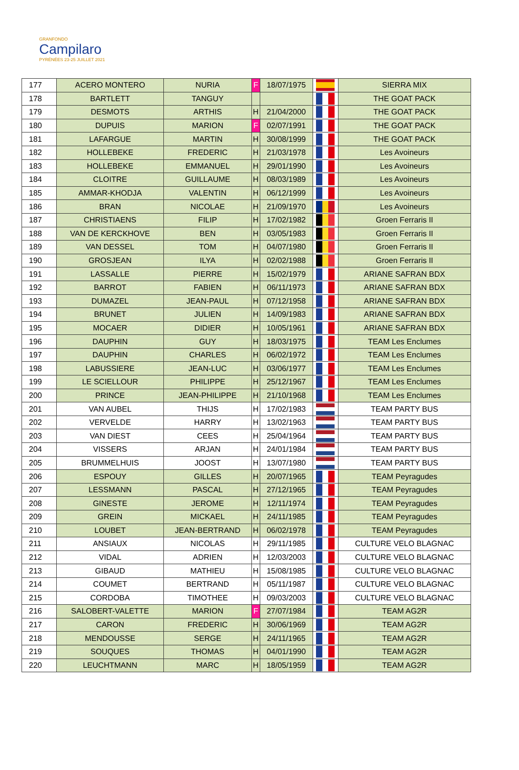GRANFONDO
Campilaro
PYRÉNÉES 23-25 JUILLET 2021
| 177 | ACERO MONTERO | NURIA | F | 18/07/1975 | | SIERRA MIX |
| 178 | BARTLETT | TANGUY | | | | THE GOAT PACK |
| 179 | DESMOTS | ARTHIS | H | 21/04/2000 | | THE GOAT PACK |
| 180 | DUPUIS | MARION | F | 02/07/1991 | | THE GOAT PACK |
| 181 | LAFARGUE | MARTIN | H | 30/08/1999 | | THE GOAT PACK |
| 182 | HOLLEBEKE | FREDERIC | H | 21/03/1978 | | Les Avoineurs |
| 183 | HOLLEBEKE | EMMANUEL | H | 29/01/1990 | | Les Avoineurs |
| 184 | CLOITRE | GUILLAUME | H | 08/03/1989 | | Les Avoineurs |
| 185 | AMMAR-KHODJA | VALENTIN | H | 06/12/1999 | | Les Avoineurs |
| 186 | BRAN | NICOLAE | H | 21/09/1970 | | Les Avoineurs |
| 187 | CHRISTIAENS | FILIP | H | 17/02/1982 | | Groen Ferraris II |
| 188 | VAN DE KERCKHOVE | BEN | H | 03/05/1983 | | Groen Ferraris II |
| 189 | VAN DESSEL | TOM | H | 04/07/1980 | | Groen Ferraris II |
| 190 | GROSJEAN | ILYA | H | 02/02/1988 | | Groen Ferraris II |
| 191 | LASSALLE | PIERRE | H | 15/02/1979 | | ARIANE SAFRAN BDX |
| 192 | BARROT | FABIEN | H | 06/11/1973 | | ARIANE SAFRAN BDX |
| 193 | DUMAZEL | JEAN-PAUL | H | 07/12/1958 | | ARIANE SAFRAN BDX |
| 194 | BRUNET | JULIEN | H | 14/09/1983 | | ARIANE SAFRAN BDX |
| 195 | MOCAER | DIDIER | H | 10/05/1961 | | ARIANE SAFRAN BDX |
| 196 | DAUPHIN | GUY | H | 18/03/1975 | | TEAM Les Enclumes |
| 197 | DAUPHIN | CHARLES | H | 06/02/1972 | | TEAM Les Enclumes |
| 198 | LABUSSIERE | JEAN-LUC | H | 03/06/1977 | | TEAM Les Enclumes |
| 199 | LE SCIELLOUR | PHILIPPE | H | 25/12/1967 | | TEAM Les Enclumes |
| 200 | PRINCE | JEAN-PHILIPPE | H | 21/10/1968 | | TEAM Les Enclumes |
| 201 | VAN AUBEL | THIJS | H | 17/02/1983 | | TEAM PARTY BUS |
| 202 | VERVELDE | HARRY | H | 13/02/1963 | | TEAM PARTY BUS |
| 203 | VAN DIEST | CEES | H | 25/04/1964 | | TEAM PARTY BUS |
| 204 | VISSERS | ARJAN | H | 24/01/1984 | | TEAM PARTY BUS |
| 205 | BRUMMELHUIS | JOOST | H | 13/07/1980 | | TEAM PARTY BUS |
| 206 | ESPOUY | GILLES | H | 20/07/1965 | | TEAM Peyragudes |
| 207 | LESSMANN | PASCAL | H | 27/12/1965 | | TEAM Peyragudes |
| 208 | GINESTE | JEROME | H | 12/11/1974 | | TEAM Peyragudes |
| 209 | GREIN | MICKAEL | H | 24/11/1985 | | TEAM Peyragudes |
| 210 | LOUBET | JEAN-BERTRAND | H | 06/02/1978 | | TEAM Peyragudes |
| 211 | ANSIAUX | NICOLAS | H | 29/11/1985 | | CULTURE VELO BLAGNAC |
| 212 | VIDAL | ADRIEN | H | 12/03/2003 | | CULTURE VELO BLAGNAC |
| 213 | GIBAUD | MATHIEU | H | 15/08/1985 | | CULTURE VELO BLAGNAC |
| 214 | COUMET | BERTRAND | H | 05/11/1987 | | CULTURE VELO BLAGNAC |
| 215 | CORDOBA | TIMOTHEE | H | 09/03/2003 | | CULTURE VELO BLAGNAC |
| 216 | SALOBERT-VALETTE | MARION | F | 27/07/1984 | | TEAM AG2R |
| 217 | CARON | FREDERIC | H | 30/06/1969 | | TEAM AG2R |
| 218 | MENDOUSSE | SERGE | H | 24/11/1965 | | TEAM AG2R |
| 219 | SOUQUES | THOMAS | H | 04/01/1990 | | TEAM AG2R |
| 220 | LEUCHTMANN | MARC | H | 18/05/1959 | | TEAM AG2R |